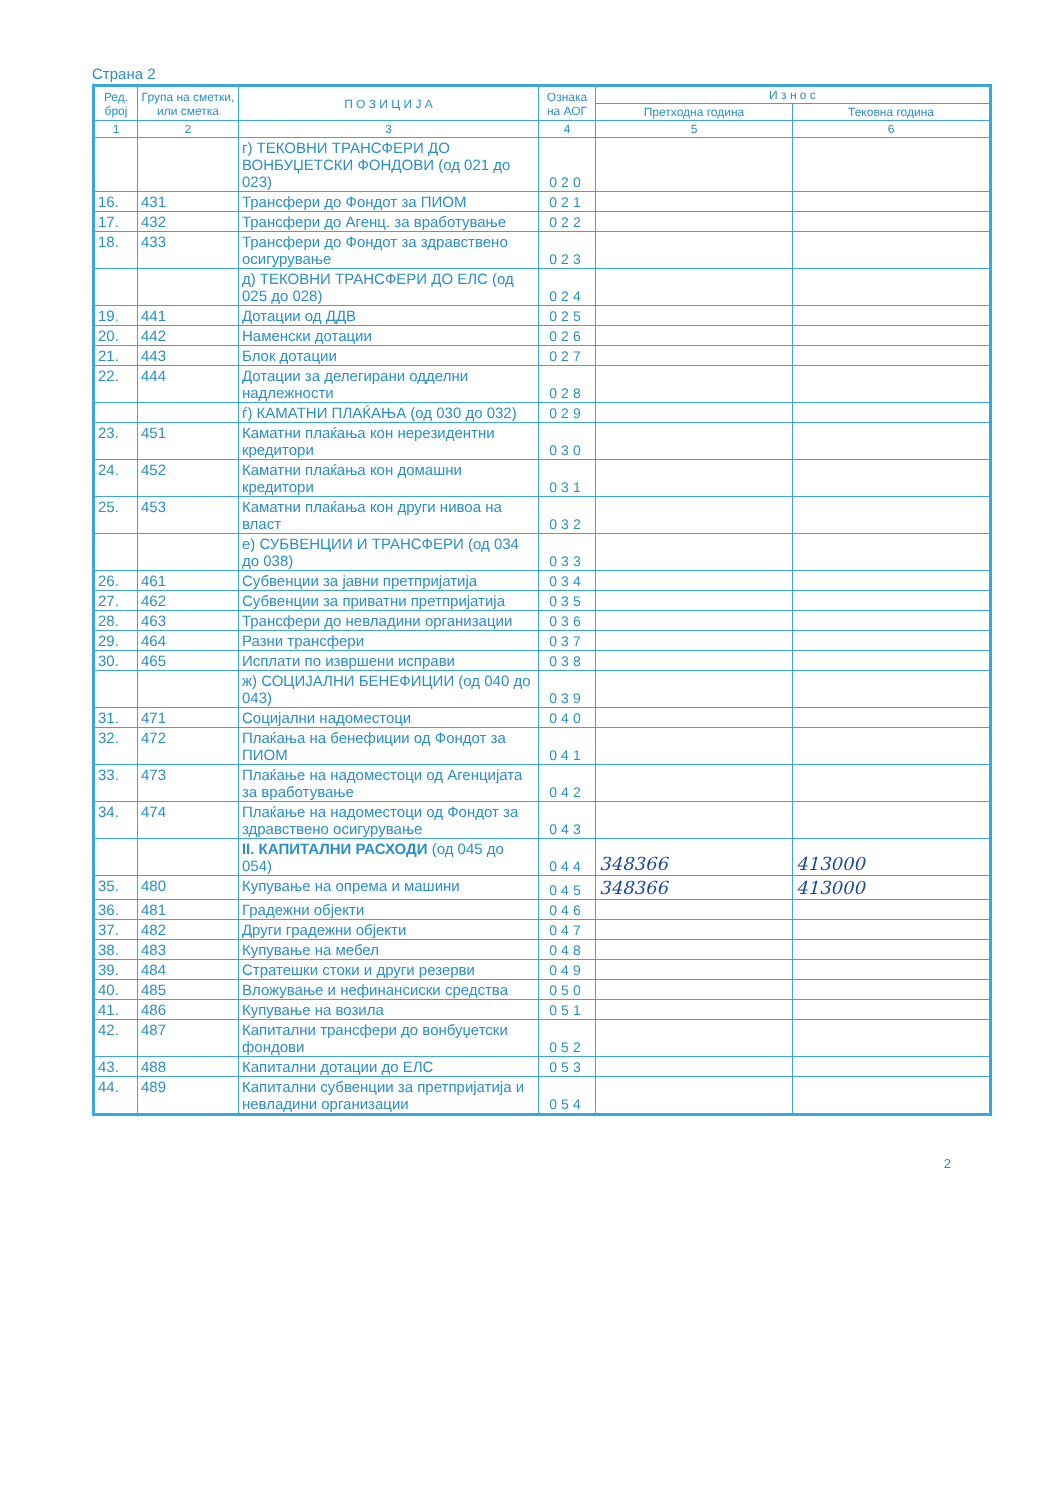Страна 2
| Ред. број | Група на сметки, или сметка | П О З И Ц И Ј А | Ознака на АОГ | И з н о с | |
| --- | --- | --- | --- | --- | --- |
| | | | | Претходна година | Тековна година |
| 1 | 2 | 3 | 4 | 5 | 6 |
| | | г) ТЕКОВНИ ТРАНСФЕРИ ДО ВОНБУЏЕТСКИ ФОНДОВИ (од 021 до 023) | 020 | | |
| 16. | 431 | Трансфери до Фондот за ПИОМ | 021 | | |
| 17. | 432 | Трансфери до Агенц. за вработување | 022 | | |
| 18. | 433 | Трансфери до Фондот за здравствено осигурување | 023 | | |
| | | д) ТЕКОВНИ ТРАНСФЕРИ ДО ЕЛС (од 025 до 028) | 024 | | |
| 19. | 441 | Дотации од ДДВ | 025 | | |
| 20. | 442 | Наменски дотации | 026 | | |
| 21. | 443 | Блок дотации | 027 | | |
| 22. | 444 | Дотации за делегирани одделни надлежности | 028 | | |
| | | ѓ) КАМАТНИ ПЛАЌАЊА (од 030 до 032) | 029 | | |
| 23. | 451 | Каматни плаќања кон нерезидентни кредитори | 030 | | |
| 24. | 452 | Каматни плаќања кон домашни кредитори | 031 | | |
| 25. | 453 | Каматни плаќања кон други нивоа на власт | 032 | | |
| | | е) СУБВЕНЦИИ И ТРАНСФЕРИ (од 034 до 038) | 033 | | |
| 26. | 461 | Субвенции за јавни претпријатија | 034 | | |
| 27. | 462 | Субвенции за приватни претпријатија | 035 | | |
| 28. | 463 | Трансфери до невладини организации | 036 | | |
| 29. | 464 | Разни трансфери | 037 | | |
| 30. | 465 | Исплати по извршени исправи | 038 | | |
| | | ж) СОЦИЈАЛНИ БЕНЕФИЦИИ (од 040 до 043) | 039 | | |
| 31. | 471 | Социјални надоместоци | 040 | | |
| 32. | 472 | Плаќања на бенефиции од Фондот за ПИОМ | 041 | | |
| 33. | 473 | Плаќање на надоместоци од Агенцијата за вработување | 042 | | |
| 34. | 474 | Плаќање на надоместоци од Фондот за здравствено осигурување | 043 | | |
| | | II. КАПИТАЛНИ РАСХОДИ (од 045 до 054) | 044 | 348366 | 413000 |
| 35. | 480 | Купување на опрема и машини | 045 | 348366 | 413000 |
| 36. | 481 | Градежни објекти | 046 | | |
| 37. | 482 | Други градежни објекти | 047 | | |
| 38. | 483 | Купување на мебел | 048 | | |
| 39. | 484 | Стратешки стоки и други резерви | 049 | | |
| 40. | 485 | Вложување и нефинансиски средства | 050 | | |
| 41. | 486 | Купување на возила | 051 | | |
| 42. | 487 | Капитални трансфери до вонбуџетски фондови | 052 | | |
| 43. | 488 | Капитални дотации до ЕЛС | 053 | | |
| 44. | 489 | Капитални субвенции за претпријатија и невладини организации | 054 | | |
2